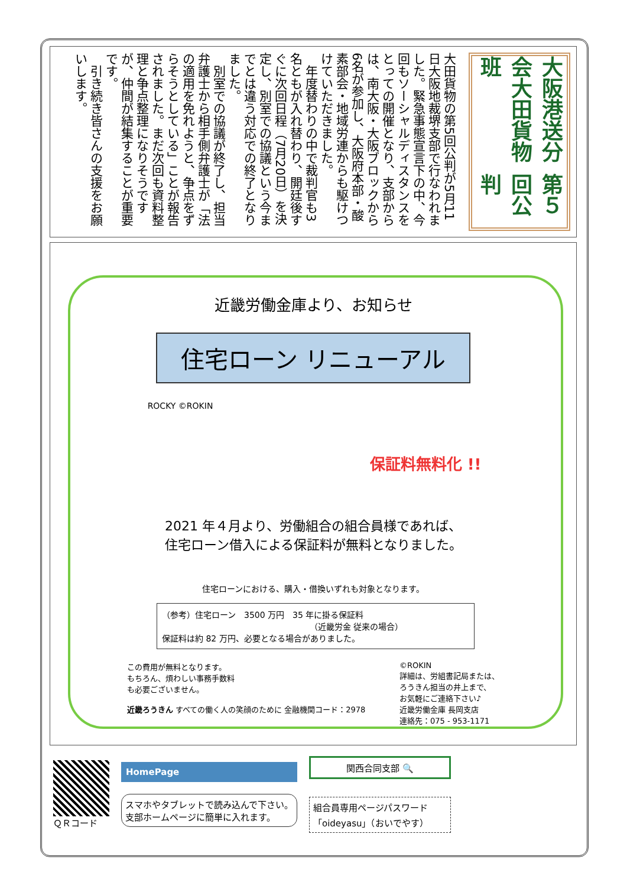大阪港送分会大田貨物班
第５回公判
大田貨物の第5回公判が5月11日大阪地裁堺支部で行なわれました。緊急事態宣言下の中、今回もソーシャルディスタンスをとっての開催となり、支部からは、南大阪・大阪ブロックから6名が参加し、大阪府本部・酸素部会・地域労連からも駆けつけていただきました。
　年度替わりの中で裁判官も3名ともが入れ替わり、開廷後すぐに次回日程（7月20日）を決定し、別室での協議という今までとは違う対応での終了となりました。
　別室での協議が終了し、担当弁護士から相手側弁護士が「法の適用を免れようと、争点をずらそうとしている」ことが報告されました。まだ次回も資料整理と争点整理になりそうですが、仲間が結集することが重要です。
　引き続き皆さんの支援をお願いします。
近畿労働金庫より、お知らせ
住宅ローン リニューアル
ROCKY ©ROKIN
保証料無料化 !!
2021 年４月より、労働組合の組合員様であれば、
住宅ローン借入による保証料が無料となりました。
住宅ローンにおける、購入・借換いずれも対象となります。
（参考）住宅ローン　3500 万円　35 年に掛る保証料
（近畿労金 従来の場合）
保証料は約 82 万円、必要となる場合がありました。
この費用が無料となります。
もちろん、煩わしい事務手数料
も必要ございません。
近畿ろうきん すべての働く人の笑顔のために 金融機関コード：2978
©ROKIN
詳細は、労組書記局または、
ろうきん担当の井上まで、
お気軽にご連絡下さい♪
近畿労働金庫 長岡支店
連絡先：075 - 953-1171
ＱＲコード
HomePage
スマホやタブレットで読み込んで下さい。
支部ホームページに簡単に入れます。
関西合同支部 🔍
組合員専用ページパスワード
「oideyasu」（おいでやす）